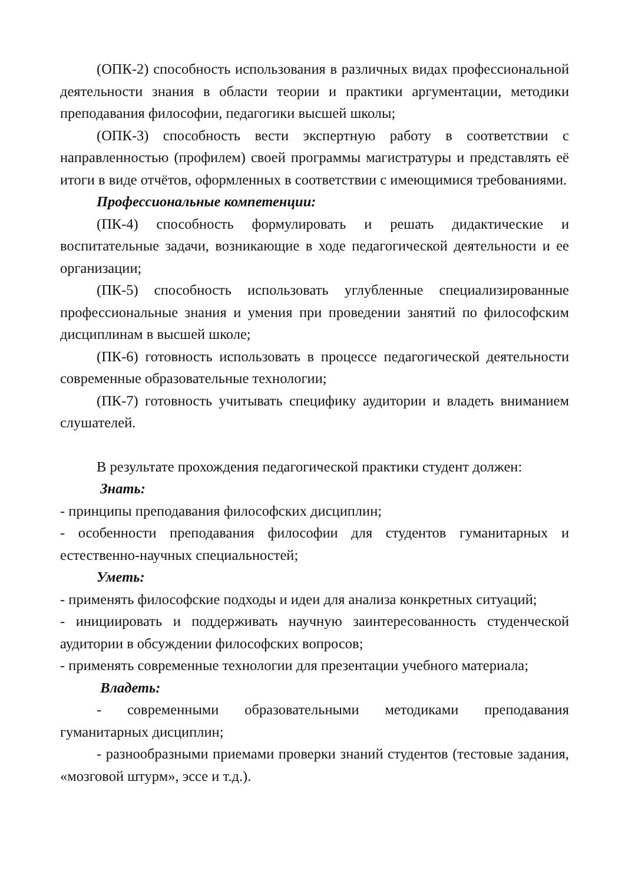(ОПК-2) способность использования в различных видах профессиональной деятельности знания в области теории и практики аргументации, методики преподавания философии, педагогики высшей школы;
(ОПК-3) способность вести экспертную работу в соответствии с направленностью (профилем) своей программы магистратуры и представлять её итоги в виде отчётов, оформленных в соответствии с имеющимися требованиями.
Профессиональные компетенции:
(ПК-4) способность формулировать и решать дидактические и воспитательные задачи, возникающие в ходе педагогической деятельности и ее организации;
(ПК-5) способность использовать углубленные специализированные профессиональные знания и умения при проведении занятий по философским дисциплинам в высшей школе;
(ПК-6) готовность использовать в процессе педагогической деятельности современные образовательные технологии;
(ПК-7) готовность учитывать специфику аудитории и владеть вниманием слушателей.
В результате прохождения педагогической практики студент должен:
Знать:
- принципы преподавания философских дисциплин;
- особенности преподавания философии для студентов гуманитарных и естественно-научных специальностей;
Уметь:
- применять философские подходы и идеи для анализа конкретных ситуаций;
- инициировать и поддерживать научную заинтересованность студенческой аудитории в обсуждении философских вопросов;
- применять современные технологии для презентации учебного материала;
Владеть:
- современными образовательными методиками преподавания гуманитарных дисциплин;
- разнообразными приемами проверки знаний студентов (тестовые задания, «мозговой штурм», эссе и т.д.).